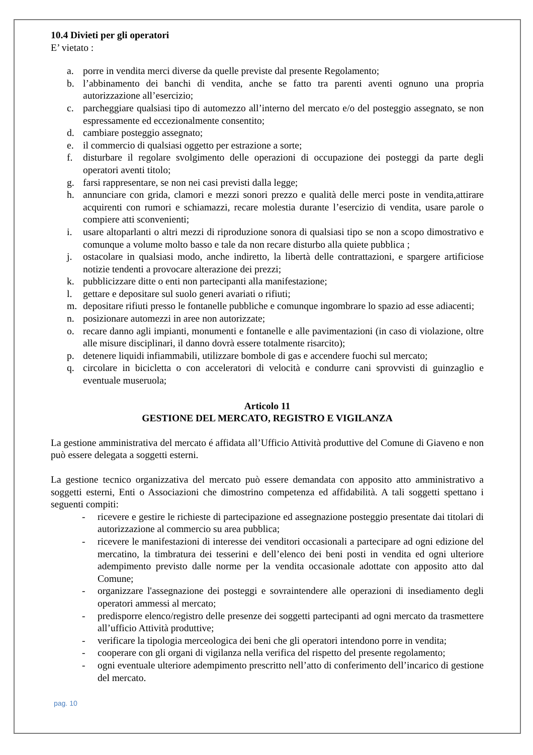10.4 Divieti per gli operatori
E’ vietato :
a. porre in vendita merci diverse da quelle previste dal presente Regolamento;
b. l’abbinamento dei banchi di vendita, anche se fatto tra parenti aventi ognuno una propria autorizzazione all’esercizio;
c. parcheggiare qualsiasi tipo di automezzo all’interno del mercato e/o del posteggio assegnato, se non espressamente ed eccezionalmente consentito;
d. cambiare posteggio assegnato;
e. il commercio di qualsiasi oggetto per estrazione a sorte;
f. disturbare il regolare svolgimento delle operazioni di occupazione dei posteggi da parte degli operatori aventi titolo;
g. farsi rappresentare, se non nei casi previsti dalla legge;
h. annunciare con grida, clamori e mezzi sonori prezzo e qualità delle merci poste in vendita,attirare acquirenti con rumori e schiamazzi, recare molestia durante l’esercizio di vendita, usare parole o compiere atti sconvenienti;
i. usare altoparlanti o altri mezzi di riproduzione sonora di qualsiasi tipo se non a scopo dimostrativo e comunque a volume molto basso e tale da non recare disturbo alla quiete pubblica ;
j. ostacolare in qualsiasi modo, anche indiretto, la libertà delle contrattazioni, e spargere artificiose notizie tendenti a provocare alterazione dei prezzi;
k. pubblicizzare ditte o enti non partecipanti alla manifestazione;
l. gettare e depositare sul suolo generi avariati o rifiuti;
m. depositare rifiuti presso le fontanelle pubbliche e comunque ingombrare lo spazio ad esse adiacenti;
n. posizionare automezzi in aree non autorizzate;
o. recare danno agli impianti, monumenti e fontanelle e alle pavimentazioni (in caso di violazione, oltre alle misure disciplinari, il danno dovrà essere totalmente risarcito);
p. detenere liquidi infiammabili, utilizzare bombole di gas e accendere fuochi sul mercato;
q. circolare in bicicletta o con acceleratori di velocità e condurre cani sprovvisti di guinzaglio e eventuale museruola;
Articolo 11
GESTIONE DEL MERCATO, REGISTRO E VIGILANZA
La gestione amministrativa del mercato é affidata all’Ufficio Attività produttive del Comune di Giaveno e non può essere delegata a soggetti esterni.
La gestione tecnico organizzativa del mercato può essere demandata con apposito atto amministrativo a soggetti esterni, Enti o Associazioni che dimostrino competenza ed affidabilità. A tali soggetti spettano i seguenti compiti:
- ricevere e gestire le richieste di partecipazione ed assegnazione posteggio presentate dai titolari di autorizzazione al commercio su area pubblica;
- ricevere le manifestazioni di interesse dei venditori occasionali a partecipare ad ogni edizione del mercatino, la timbratura dei tesserini e dell’elenco dei beni posti in vendita ed ogni ulteriore adempimento previsto dalle norme per la vendita occasionale adottate con apposito atto dal Comune;
- organizzare l'assegnazione dei posteggi e sovraintendere alle operazioni di insediamento degli operatori ammessi al mercato;
- predisporre elenco/registro delle presenze dei soggetti partecipanti ad ogni mercato da trasmettere all’ufficio Attività produttive;
- verificare la tipologia merceologica dei beni che gli operatori intendono porre in vendita;
- cooperare con gli organi di vigilanza nella verifica del rispetto del presente regolamento;
- ogni eventuale ulteriore adempimento prescritto nell’atto di conferimento dell’incarico di gestione del mercato.
pag. 10